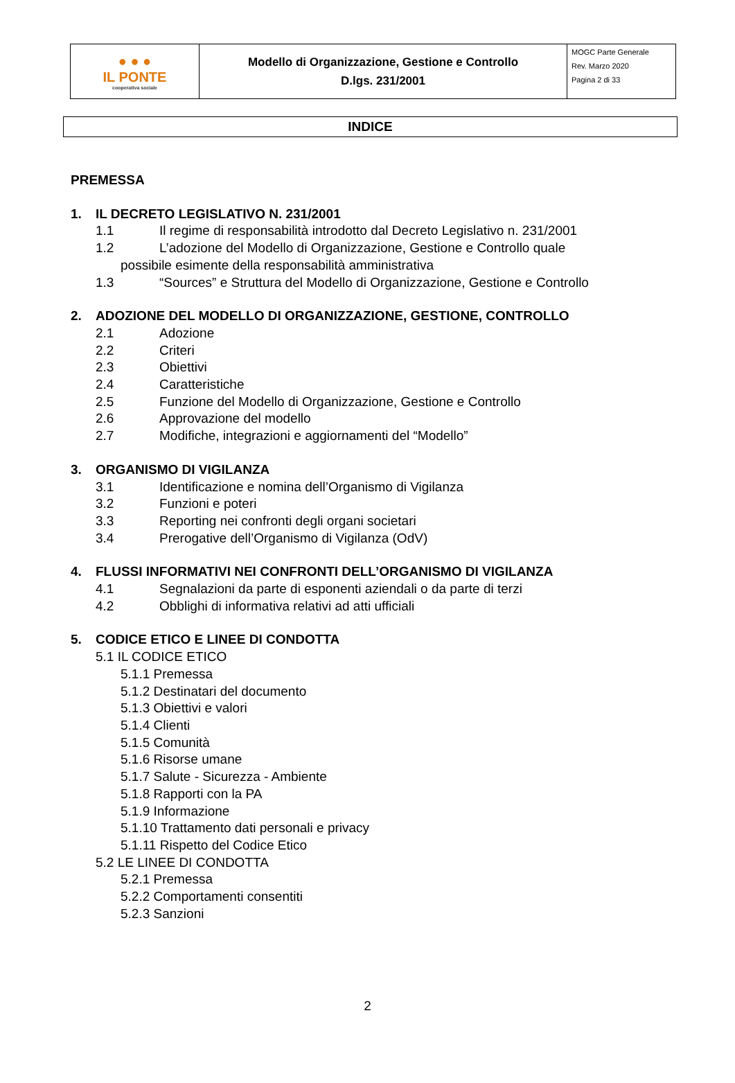| ● ● ● IL PONTE cooperativa sociale | Modello di Organizzazione, Gestione e Controllo D.lgs. 231/2001 | MOGC Parte Generale Rev. Marzo 2020 Pagina 2 di 33 |
INDICE
PREMESSA
1. IL DECRETO LEGISLATIVO N. 231/2001
1.1 Il regime di responsabilità introdotto dal Decreto Legislativo n. 231/2001
1.2 L’adozione del Modello di Organizzazione, Gestione e Controllo quale
possibile esimente della responsabilità amministrativa
1.3 “Sources” e Struttura del Modello di Organizzazione, Gestione e Controllo
2. ADOZIONE DEL MODELLO DI ORGANIZZAZIONE, GESTIONE, CONTROLLO
2.1 Adozione
2.2 Criteri
2.3 Obiettivi
2.4 Caratteristiche
2.5 Funzione del Modello di Organizzazione, Gestione e Controllo
2.6 Approvazione del modello
2.7 Modifiche, integrazioni e aggiornamenti del “Modello”
3. ORGANISMO DI VIGILANZA
3.1 Identificazione e nomina dell’Organismo di Vigilanza
3.2 Funzioni e poteri
3.3 Reporting nei confronti degli organi societari
3.4 Prerogative dell’Organismo di Vigilanza (OdV)
4. FLUSSI INFORMATIVI NEI CONFRONTI DELL’ORGANISMO DI VIGILANZA
4.1 Segnalazioni da parte di esponenti aziendali o da parte di terzi
4.2 Obblighi di informativa relativi ad atti ufficiali
5. CODICE ETICO E LINEE DI CONDOTTA
5.1 IL CODICE ETICO
5.1.1 Premessa
5.1.2 Destinatari del documento
5.1.3 Obiettivi e valori
5.1.4 Clienti
5.1.5 Comunità
5.1.6 Risorse umane
5.1.7 Salute - Sicurezza - Ambiente
5.1.8 Rapporti con la PA
5.1.9 Informazione
5.1.10 Trattamento dati personali e privacy
5.1.11 Rispetto del Codice Etico
5.2 LE LINEE DI CONDOTTA
5.2.1 Premessa
5.2.2 Comportamenti consentiti
5.2.3 Sanzioni
2